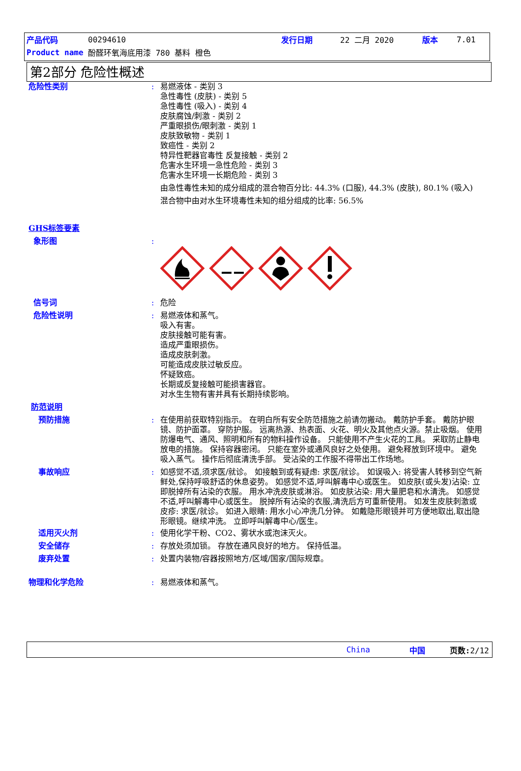产品代码 00294610 发行日期 22 二月 2020 版本 7.01
Product name 酚醛环氧海底用漆 780 基料 橙色
第2部分 危险性概述
危险性类别 : 易燃液体 - 类别 3
急性毒性 (皮肤) - 类别 5
急性毒性 (吸入) - 类别 4
皮肤腐蚀/刺激 - 类别 2
严重眼损伤/眼刺激 - 类别 1
皮肤致敏物 - 类别 1
致癌性 - 类别 2
特异性靶器官毒性 反复接触 - 类别 2
危害水生环境一急性危险 - 类别 3
危害水生环境一长期危险 - 类别 3
由急性毒性未知的成分组成的混合物百分比: 44.3% (口服), 44.3% (皮肤), 80.1% (吸入)
混合物中由对水生环境毒性未知的组分组成的比率: 56.5%
GHS标签要素
象形图 :
信号词 : 危险
危险性说明 : 易燃液体和蒸气。
吸入有害。
皮肤接触可能有害。
造成严重眼损伤。
造成皮肤刺激。
可能造成皮肤过敏反应。
怀疑致癌。
长期或反复接触可能损害器官。
对水生生物有害并具有长期持续影响。
防范说明
预防措施 : 在使用前获取特别指示。 在明白所有安全防范措施之前请勿搬动。 戴防护手套。 戴防护眼镜、防护面罩。 穿防护服。 远离热源、热表面、火花、明火及其他点火源。禁止吸烟。 使用防爆电气、通风、照明和所有的物料操作设备。 只能使用不产生火花的工具。 采取防止静电放电的措施。 保持容器密闭。 只能在室外或通风良好之处使用。 避免释放到环境中。 避免吸入蒸气。 操作后彻底清洗手部。 受沾染的工作服不得带出工作场地。
事故响应 : 如感觉不适,须求医/就诊。 如接触到或有疑虑: 求医/就诊。 如误吸入: 将受害人转移到空气新鲜处,保持呼吸舒适的休息姿势。 如感觉不适,呼叫解毒中心或医生。 如皮肤(或头发)沾染: 立即脱掉所有沾染的衣服。 用水冲洗皮肤或淋浴。 如皮肤沾染: 用大量肥皂和水清洗。 如感觉不适,呼叫解毒中心或医生。 脱掉所有沾染的衣服,清洗后方可重新使用。 如发生皮肤刺激或皮疹: 求医/就诊。 如进入眼睛: 用水小心冲洗几分钟。 如戴隐形眼镜并可方便地取出,取出隐形眼镜。继续冲洗。 立即呼叫解毒中心/医生。
适用灭火剂 : 使用化学干粉、CO2、雾状水或泡沫灭火。
安全储存 : 存放处须加锁。 存放在通风良好的地方。 保持低温。
废弃处置 : 处置内装物/容器按照地方/区域/国家/国际规章。
物理和化学危险 : 易燃液体和蒸气。
China 中国 页数: 2/12